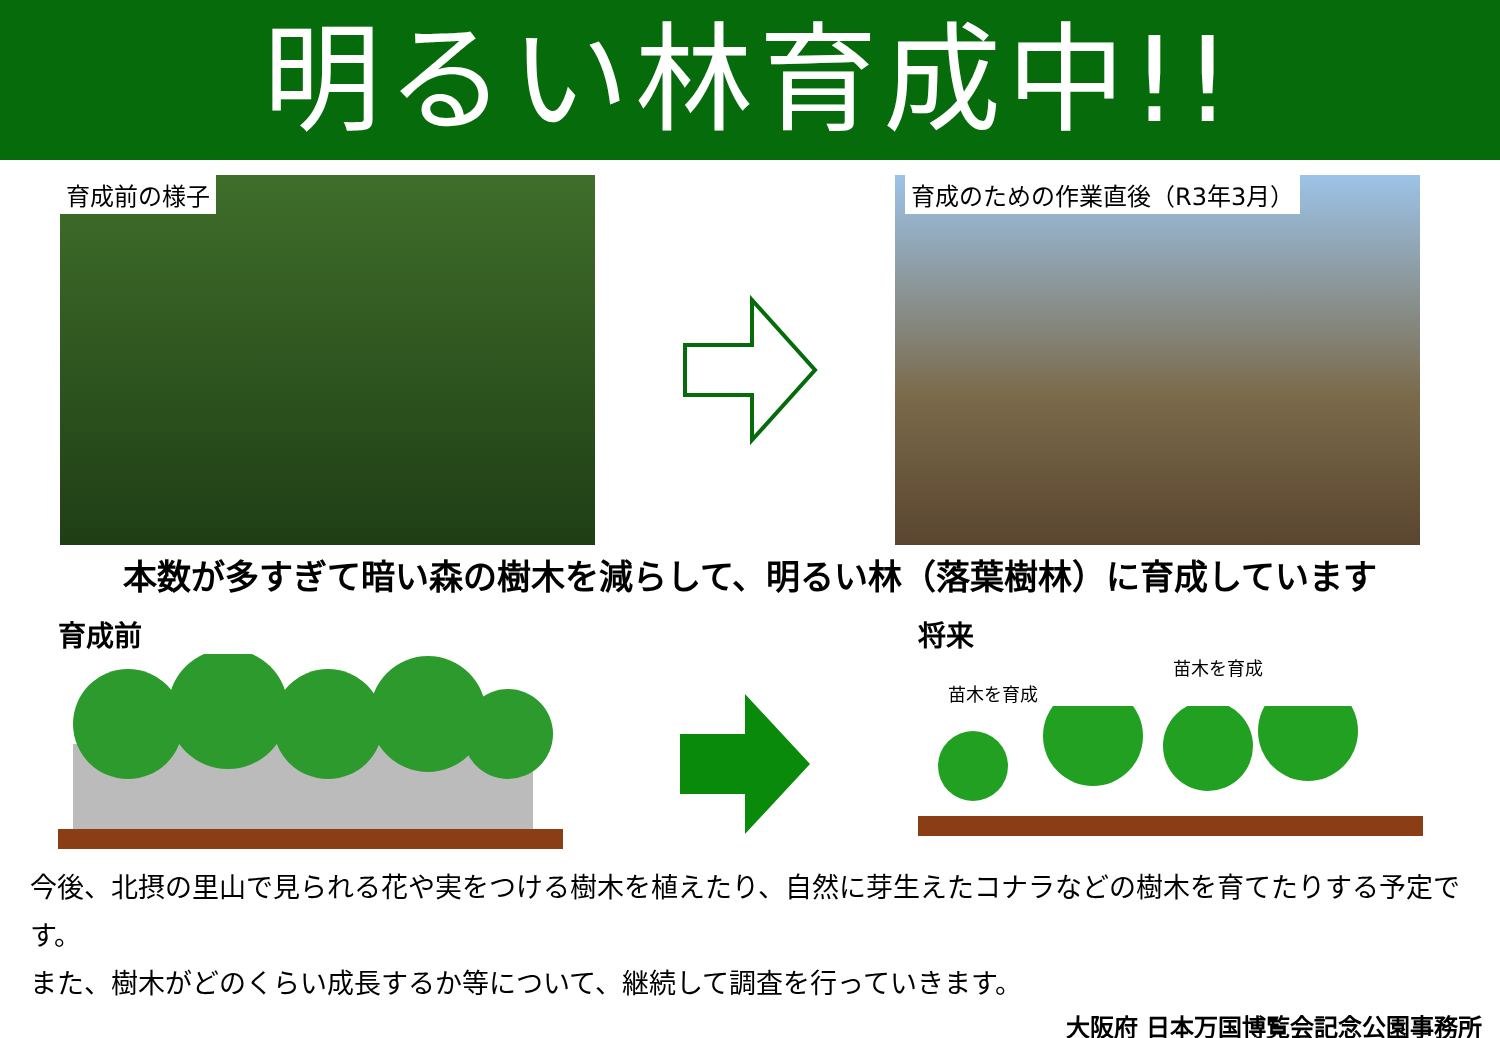明るい林育成中!!
育成前の様子 育成のための作業直後（R3年3月）
本数が多すぎて暗い森の樹木を減らして、明るい林（落葉樹林）に育成しています
育成前 将来
苗木を育成
苗木を育成
今後、北摂の里山で見られる花や実をつける樹木を植えたり、自然に芽生えたコナラなどの樹木を育てたりする予定です。
また、樹木がどのくらい成長するか等について、継続して調査を行っていきます。
大阪府 日本万国博覧会記念公園事務所